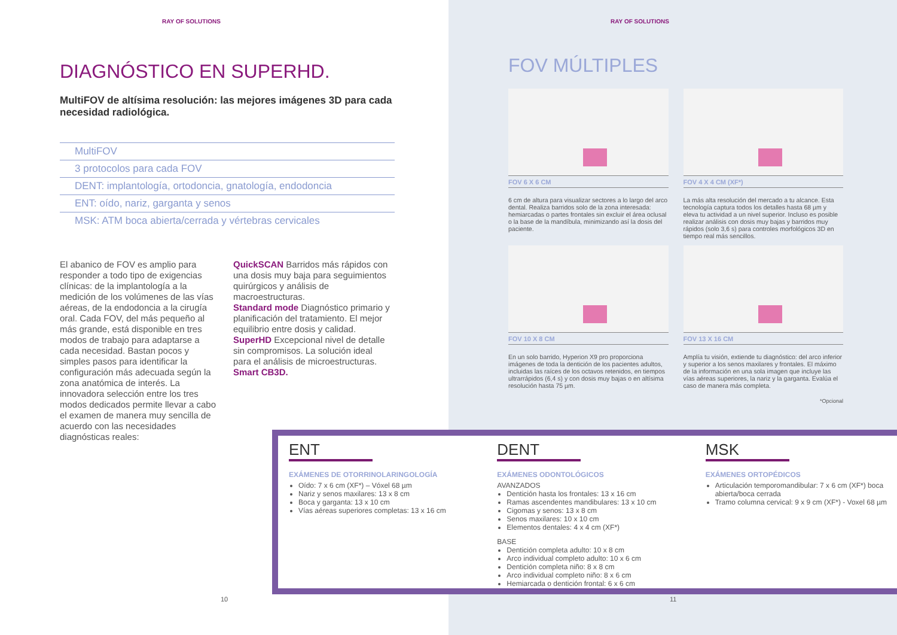RAY OF SOLUTIONS
DIAGNÓSTICO EN SUPERHD.
MultiFOV de altísima resolución: las mejores imágenes 3D para cada necesidad radiológica.
MultiFOV
3 protocolos para cada FOV
DENT: implantología, ortodoncia, gnatología, endodoncia
ENT: oído, nariz, garganta y senos
MSK: ATM boca abierta/cerrada y vértebras cervicales
El abanico de FOV es amplio para responder a todo tipo de exigencias clínicas: de la implantología a la medición de los volúmenes de las vías aéreas, de la endodoncia a la cirugía oral. Cada FOV, del más pequeño al más grande, está disponible en tres modos de trabajo para adaptarse a cada necesidad. Bastan pocos y simples pasos para identificar la configuración más adecuada según la zona anatómica de interés. La innovadora selección entre los tres modos dedicados permite llevar a cabo el examen de manera muy sencilla de acuerdo con las necesidades diagnósticas reales:
QuickSCAN Barridos más rápidos con una dosis muy baja para seguimientos quirúrgicos y análisis de macroestructuras.
Standard mode Diagnóstico primario y planificación del tratamiento. El mejor equilibrio entre dosis y calidad.
SuperHD Excepcional nivel de detalle sin compromisos. La solución ideal para el análisis de microestructuras.
Smart CB3D.
RAY OF SOLUTIONS
FOV MÚLTIPLES
FOV 6 X 6 CM
6 cm de altura para visualizar sectores a lo largo del arco dental. Realiza barridos solo de la zona interesada: hemiarcadas o partes frontales sin excluir el área oclusal o la base de la mandíbula, minimizando así la dosis del paciente.
FOV 4 X 4 CM (XF*)
La más alta resolución del mercado a tu alcance. Esta tecnología captura todos los detalles hasta 68 µm y eleva tu actividad a un nivel superior. Incluso es posible realizar análisis con dosis muy bajas y barridos muy rápidos (solo 3,6 s) para controles morfológicos 3D en tiempo real más sencillos.
FOV 10 X 8 CM
En un solo barrido, Hyperion X9 pro proporciona imágenes de toda la dentición de los pacientes adultos, incluidas las raíces de los octavos retenidos, en tiempos ultrarrápidos (6,4 s) y con dosis muy bajas o en altísima resolución hasta 75 µm.
FOV 13 X 16 CM
Amplía tu visión, extiende tu diagnóstico: del arco inferior y superior a los senos maxilares y frontales. El máximo de la información en una sola imagen que incluye las vías aéreas superiores, la nariz y la garganta. Evalúa el caso de manera más completa.
*Opcional
ENT
EXÁMENES DE OTORRINOLARINGOLOGÍA
Oído: 7 x 6 cm (XF*) – Vóxel 68 µm
Nariz y senos maxilares: 13 x 8 cm
Boca y garganta: 13 x 10 cm
Vías aéreas superiores completas: 13 x 16 cm
DENT
EXÁMENES ODONTOLÓGICOS
AVANZADOS
Dentición hasta los frontales: 13 x 16 cm
Ramas ascendentes mandibulares: 13 x 10 cm
Cigomas y senos: 13 x 8 cm
Senos maxilares: 10 x 10 cm
Elementos dentales: 4 x 4 cm (XF*)
BASE
Dentición completa adulto: 10 x 8 cm
Arco individual completo adulto: 10 x 6 cm
Dentición completa niño: 8 x 8 cm
Arco individual completo niño: 8 x 6 cm
Hemiarcada o dentición frontal: 6 x 6 cm
MSK
EXÁMENES ORTOPÉDICOS
Articulación temporomandibular: 7 x 6 cm (XF*) boca abierta/boca cerrada
Tramo columna cervical: 9 x 9 cm (XF*) - Voxel 68 µm
10 11